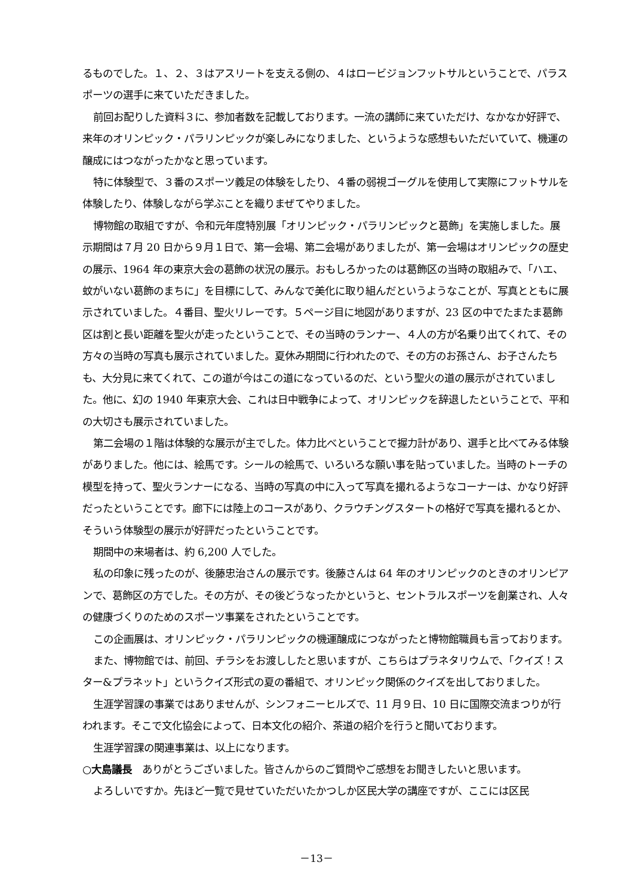るものでした。１、２、３はアスリートを支える側の、４はロービジョンフットサルということで、パラスポーツの選手に来ていただきました。
前回お配りした資料３に、参加者数を記載しております。一流の講師に来ていただけ、なかなか好評で、来年のオリンピック・パラリンピックが楽しみになりました、というような感想もいただいていて、機運の醸成にはつながったかなと思っています。
特に体験型で、３番のスポーツ義足の体験をしたり、４番の弱視ゴーグルを使用して実際にフットサルを体験したり、体験しながら学ぶことを織りまぜてやりました。
博物館の取組ですが、令和元年度特別展「オリンピック・パラリンピックと葛飾」を実施しました。展示期間は７月 20 日から９月１日で、第一会場、第二会場がありましたが、第一会場はオリンピックの歴史の展示、1964 年の東京大会の葛飾の状況の展示。おもしろかったのは葛飾区の当時の取組みで、「ハエ、蚊がいない葛飾のまちに」を目標にして、みんなで美化に取り組んだというようなことが、写真とともに展示されていました。４番目、聖火リレーです。５ページ目に地図がありますが、23 区の中でたまたま葛飾区は割と長い距離を聖火が走ったということで、その当時のランナー、４人の方が名乗り出てくれて、その方々の当時の写真も展示されていました。夏休み期間に行われたので、その方のお孫さん、お子さんたちも、大分見に来てくれて、この道が今はこの道になっているのだ、という聖火の道の展示がされていました。他に、幻の 1940 年東京大会、これは日中戦争によって、オリンピックを辞退したということで、平和の大切さも展示されていました。
第二会場の１階は体験的な展示が主でした。体力比べということで握力計があり、選手と比べてみる体験がありました。他には、絵馬です。シールの絵馬で、いろいろな願い事を貼っていました。当時のトーチの模型を持って、聖火ランナーになる、当時の写真の中に入って写真を撮れるようなコーナーは、かなり好評だったということです。廊下には陸上のコースがあり、クラウチングスタートの格好で写真を撮れるとか、そういう体験型の展示が好評だったということです。
期間中の来場者は、約 6,200 人でした。
私の印象に残ったのが、後藤忠治さんの展示です。後藤さんは 64 年のオリンピックのときのオリンピアンで、葛飾区の方でした。その方が、その後どうなったかというと、セントラルスポーツを創業され、人々の健康づくりのためのスポーツ事業をされたということです。
この企画展は、オリンピック・パラリンピックの機運醸成につながったと博物館職員も言っております。
また、博物館では、前回、チラシをお渡ししたと思いますが、こちらはプラネタリウムで、「クイズ！スター&プラネット」というクイズ形式の夏の番組で、オリンピック関係のクイズを出しておりました。
生涯学習課の事業ではありませんが、シンフォニーヒルズで、11 月９日、10 日に国際交流まつりが行われます。そこで文化協会によって、日本文化の紹介、茶道の紹介を行うと聞いております。
生涯学習課の関連事業は、以上になります。
○大島議長　ありがとうございました。皆さんからのご質問やご感想をお聞きしたいと思います。
よろしいですか。先ほど一覧で見せていただいたかつしか区民大学の講座ですが、ここには区民
－13－